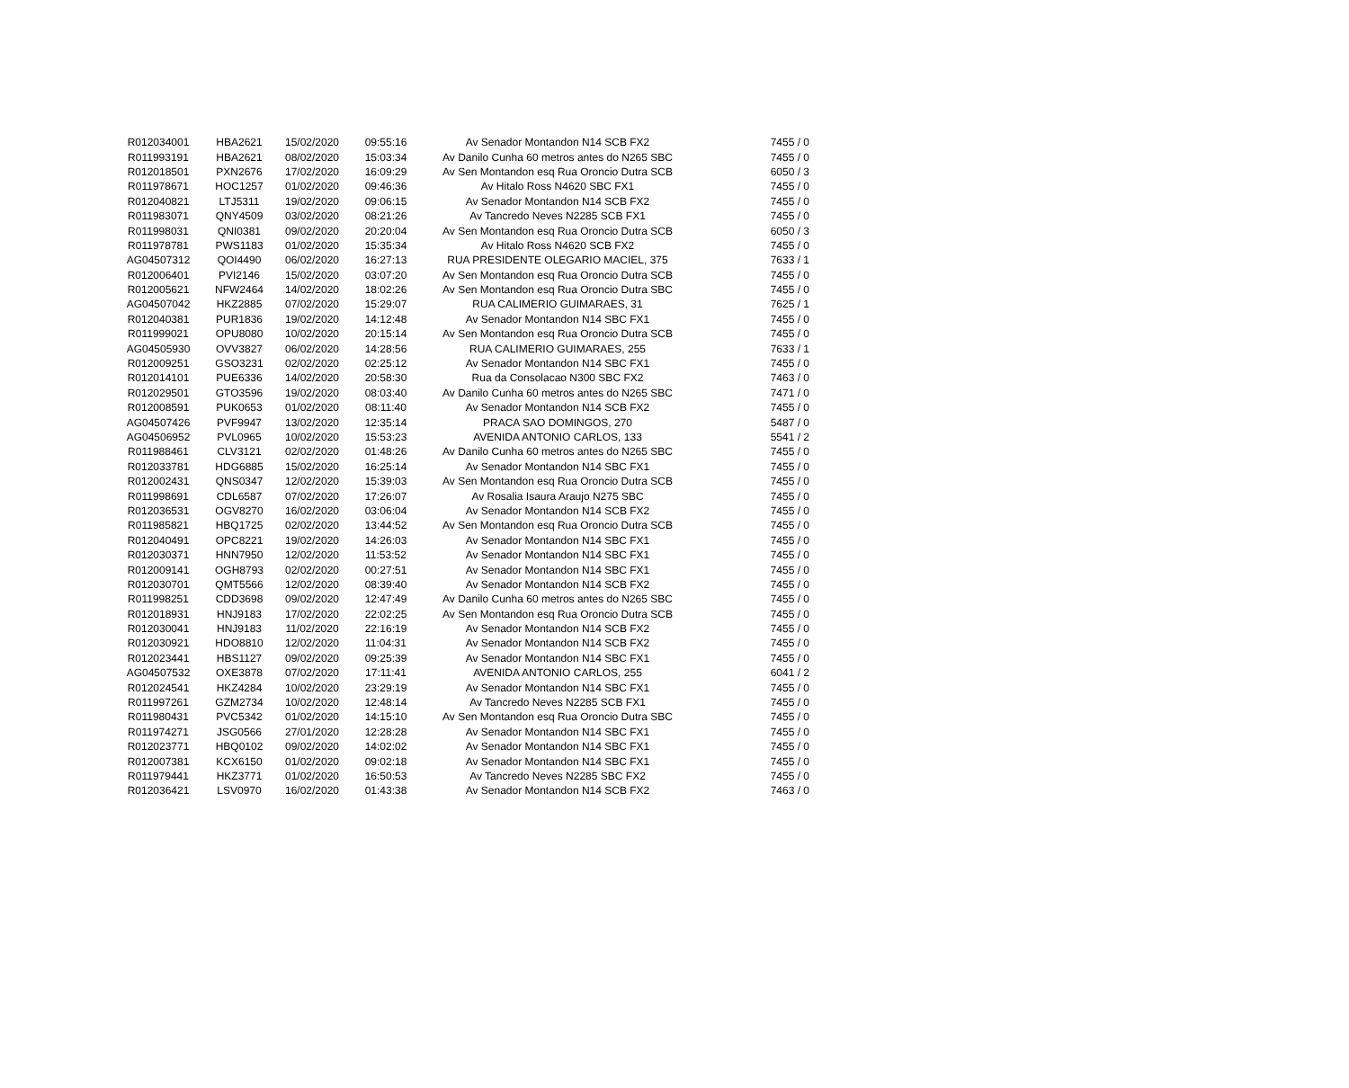| R012034001 | HBA2621 | 15/02/2020 | 09:55:16 | Av Senador Montandon N14 SCB FX2 | 7455 / 0 |
| R011993191 | HBA2621 | 08/02/2020 | 15:03:34 | Av Danilo Cunha 60 metros antes do N265 SBC | 7455 / 0 |
| R012018501 | PXN2676 | 17/02/2020 | 16:09:29 | Av Sen Montandon esq Rua Oroncio Dutra SCB | 6050 / 3 |
| R011978671 | HOC1257 | 01/02/2020 | 09:46:36 | Av Hitalo Ross N4620 SBC FX1 | 7455 / 0 |
| R012040821 | LTJ5311 | 19/02/2020 | 09:06:15 | Av Senador Montandon N14 SCB FX2 | 7455 / 0 |
| R011983071 | QNY4509 | 03/02/2020 | 08:21:26 | Av Tancredo Neves N2285 SCB FX1 | 7455 / 0 |
| R011998031 | QNI0381 | 09/02/2020 | 20:20:04 | Av Sen Montandon esq Rua Oroncio Dutra SCB | 6050 / 3 |
| R011978781 | PWS1183 | 01/02/2020 | 15:35:34 | Av Hitalo Ross N4620 SCB FX2 | 7455 / 0 |
| AG04507312 | QOI4490 | 06/02/2020 | 16:27:13 | RUA PRESIDENTE OLEGARIO MACIEL, 375 | 7633 / 1 |
| R012006401 | PVI2146 | 15/02/2020 | 03:07:20 | Av Sen Montandon esq Rua Oroncio Dutra SCB | 7455 / 0 |
| R012005621 | NFW2464 | 14/02/2020 | 18:02:26 | Av Sen Montandon esq Rua Oroncio Dutra SBC | 7455 / 0 |
| AG04507042 | HKZ2885 | 07/02/2020 | 15:29:07 | RUA CALIMERIO GUIMARAES, 31 | 7625 / 1 |
| R012040381 | PUR1836 | 19/02/2020 | 14:12:48 | Av Senador Montandon N14 SBC FX1 | 7455 / 0 |
| R011999021 | OPU8080 | 10/02/2020 | 20:15:14 | Av Sen Montandon esq Rua Oroncio Dutra SCB | 7455 / 0 |
| AG04505930 | OVV3827 | 06/02/2020 | 14:28:56 | RUA CALIMERIO GUIMARAES, 255 | 7633 / 1 |
| R012009251 | GSO3231 | 02/02/2020 | 02:25:12 | Av Senador Montandon N14 SBC FX1 | 7455 / 0 |
| R012014101 | PUE6336 | 14/02/2020 | 20:58:30 | Rua da Consolacao N300 SBC FX2 | 7463 / 0 |
| R012029501 | GTO3596 | 19/02/2020 | 08:03:40 | Av Danilo Cunha 60 metros antes do N265 SBC | 7471 / 0 |
| R012008591 | PUK0653 | 01/02/2020 | 08:11:40 | Av Senador Montandon N14 SCB FX2 | 7455 / 0 |
| AG04507426 | PVF9947 | 13/02/2020 | 12:35:14 | PRACA SAO DOMINGOS, 270 | 5487 / 0 |
| AG04506952 | PVL0965 | 10/02/2020 | 15:53:23 | AVENIDA ANTONIO CARLOS, 133 | 5541 / 2 |
| R011988461 | CLV3121 | 02/02/2020 | 01:48:26 | Av Danilo Cunha 60 metros antes do N265 SBC | 7455 / 0 |
| R012033781 | HDG6885 | 15/02/2020 | 16:25:14 | Av Senador Montandon N14 SBC FX1 | 7455 / 0 |
| R012002431 | QNS0347 | 12/02/2020 | 15:39:03 | Av Sen Montandon esq Rua Oroncio Dutra SCB | 7455 / 0 |
| R011998691 | CDL6587 | 07/02/2020 | 17:26:07 | Av Rosalia Isaura Araujo N275 SBC | 7455 / 0 |
| R012036531 | OGV8270 | 16/02/2020 | 03:06:04 | Av Senador Montandon N14 SCB FX2 | 7455 / 0 |
| R011985821 | HBQ1725 | 02/02/2020 | 13:44:52 | Av Sen Montandon esq Rua Oroncio Dutra SCB | 7455 / 0 |
| R012040491 | OPC8221 | 19/02/2020 | 14:26:03 | Av Senador Montandon N14 SBC FX1 | 7455 / 0 |
| R012030371 | HNN7950 | 12/02/2020 | 11:53:52 | Av Senador Montandon N14 SBC FX1 | 7455 / 0 |
| R012009141 | OGH8793 | 02/02/2020 | 00:27:51 | Av Senador Montandon N14 SBC FX1 | 7455 / 0 |
| R012030701 | QMT5566 | 12/02/2020 | 08:39:40 | Av Senador Montandon N14 SCB FX2 | 7455 / 0 |
| R011998251 | CDD3698 | 09/02/2020 | 12:47:49 | Av Danilo Cunha 60 metros antes do N265 SBC | 7455 / 0 |
| R012018931 | HNJ9183 | 17/02/2020 | 22:02:25 | Av Sen Montandon esq Rua Oroncio Dutra SCB | 7455 / 0 |
| R012030041 | HNJ9183 | 11/02/2020 | 22:16:19 | Av Senador Montandon N14 SCB FX2 | 7455 / 0 |
| R012030921 | HDO8810 | 12/02/2020 | 11:04:31 | Av Senador Montandon N14 SCB FX2 | 7455 / 0 |
| R012023441 | HBS1127 | 09/02/2020 | 09:25:39 | Av Senador Montandon N14 SBC FX1 | 7455 / 0 |
| AG04507532 | OXE3878 | 07/02/2020 | 17:11:41 | AVENIDA ANTONIO CARLOS, 255 | 6041 / 2 |
| R012024541 | HKZ4284 | 10/02/2020 | 23:29:19 | Av Senador Montandon N14 SBC FX1 | 7455 / 0 |
| R011997261 | GZM2734 | 10/02/2020 | 12:48:14 | Av Tancredo Neves N2285 SCB FX1 | 7455 / 0 |
| R011980431 | PVC5342 | 01/02/2020 | 14:15:10 | Av Sen Montandon esq Rua Oroncio Dutra SBC | 7455 / 0 |
| R011974271 | JSG0566 | 27/01/2020 | 12:28:28 | Av Senador Montandon N14 SBC FX1 | 7455 / 0 |
| R012023771 | HBQ0102 | 09/02/2020 | 14:02:02 | Av Senador Montandon N14 SBC FX1 | 7455 / 0 |
| R012007381 | KCX6150 | 01/02/2020 | 09:02:18 | Av Senador Montandon N14 SBC FX1 | 7455 / 0 |
| R011979441 | HKZ3771 | 01/02/2020 | 16:50:53 | Av Tancredo Neves N2285 SBC FX2 | 7455 / 0 |
| R012036421 | LSV0970 | 16/02/2020 | 01:43:38 | Av Senador Montandon N14 SCB FX2 | 7463 / 0 |